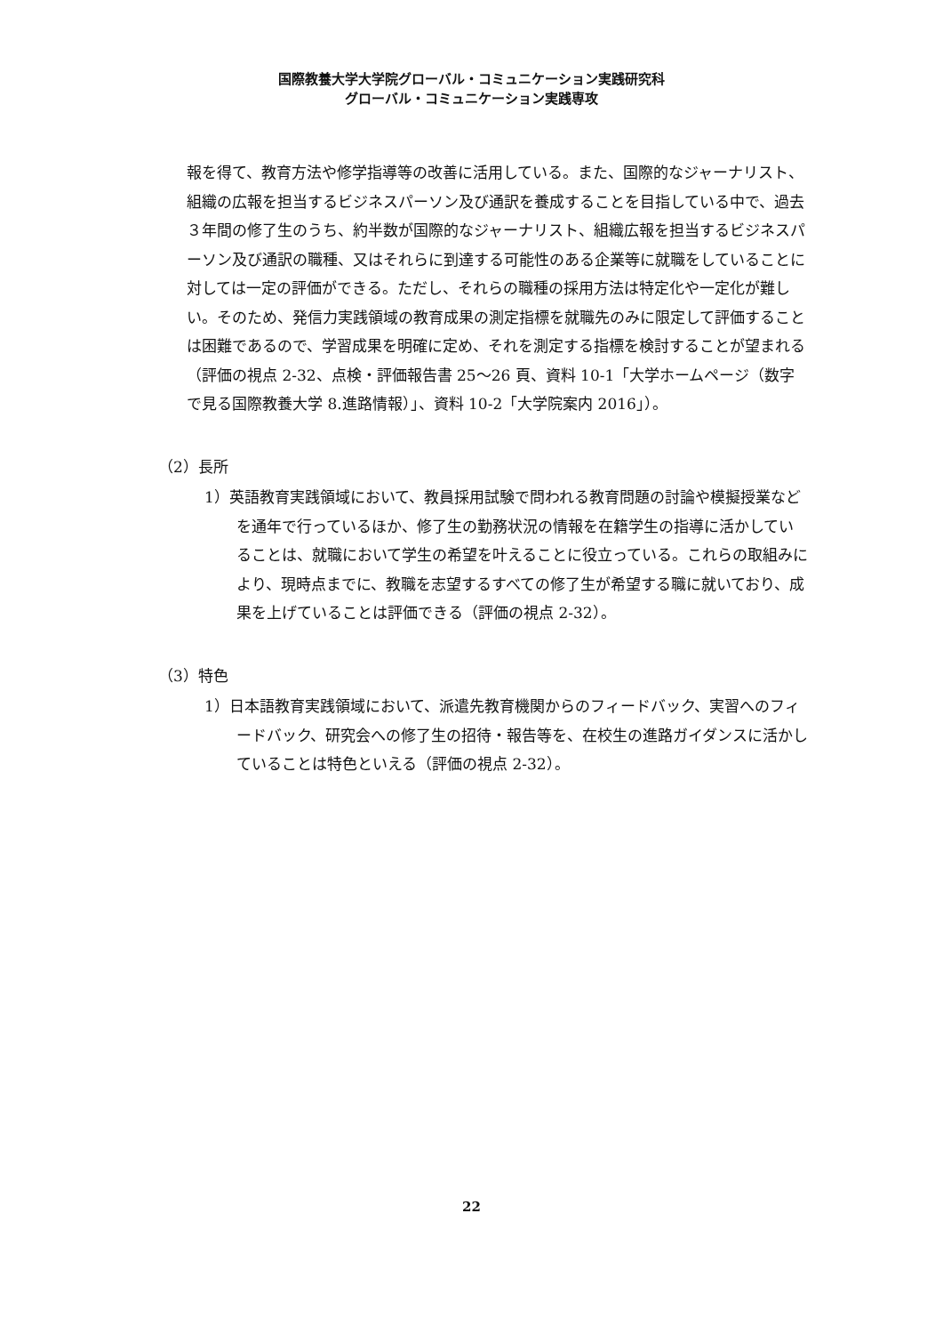国際教養大学大学院グローバル・コミュニケーション実践研究科
グローバル・コミュニケーション実践専攻
報を得て、教育方法や修学指導等の改善に活用している。また、国際的なジャーナリスト、組織の広報を担当するビジネスパーソン及び通訳を養成することを目指している中で、過去３年間の修了生のうち、約半数が国際的なジャーナリスト、組織広報を担当するビジネスパーソン及び通訳の職種、又はそれらに到達する可能性のある企業等に就職をしていることに対しては一定の評価ができる。ただし、それらの職種の採用方法は特定化や一定化が難しい。そのため、発信力実践領域の教育成果の測定指標を就職先のみに限定して評価することは困難であるので、学習成果を明確に定め、それを測定する指標を検討することが望まれる（評価の視点 2-32、点検・評価報告書 25～26 頁、資料 10-1「大学ホームページ（数字で見る国際教養大学 8.進路情報）」、資料 10-2「大学院案内 2016」）。
（2）長所
1）英語教育実践領域において、教員採用試験で問われる教育問題の討論や模擬授業などを通年で行っているほか、修了生の勤務状況の情報を在籍学生の指導に活かしていることは、就職において学生の希望を叶えることに役立っている。これらの取組みにより、現時点までに、教職を志望するすべての修了生が希望する職に就いており、成果を上げていることは評価できる（評価の視点 2-32）。
（3）特色
1）日本語教育実践領域において、派遣先教育機関からのフィードバック、実習へのフィードバック、研究会への修了生の招待・報告等を、在校生の進路ガイダンスに活かしていることは特色といえる（評価の視点 2-32）。
22